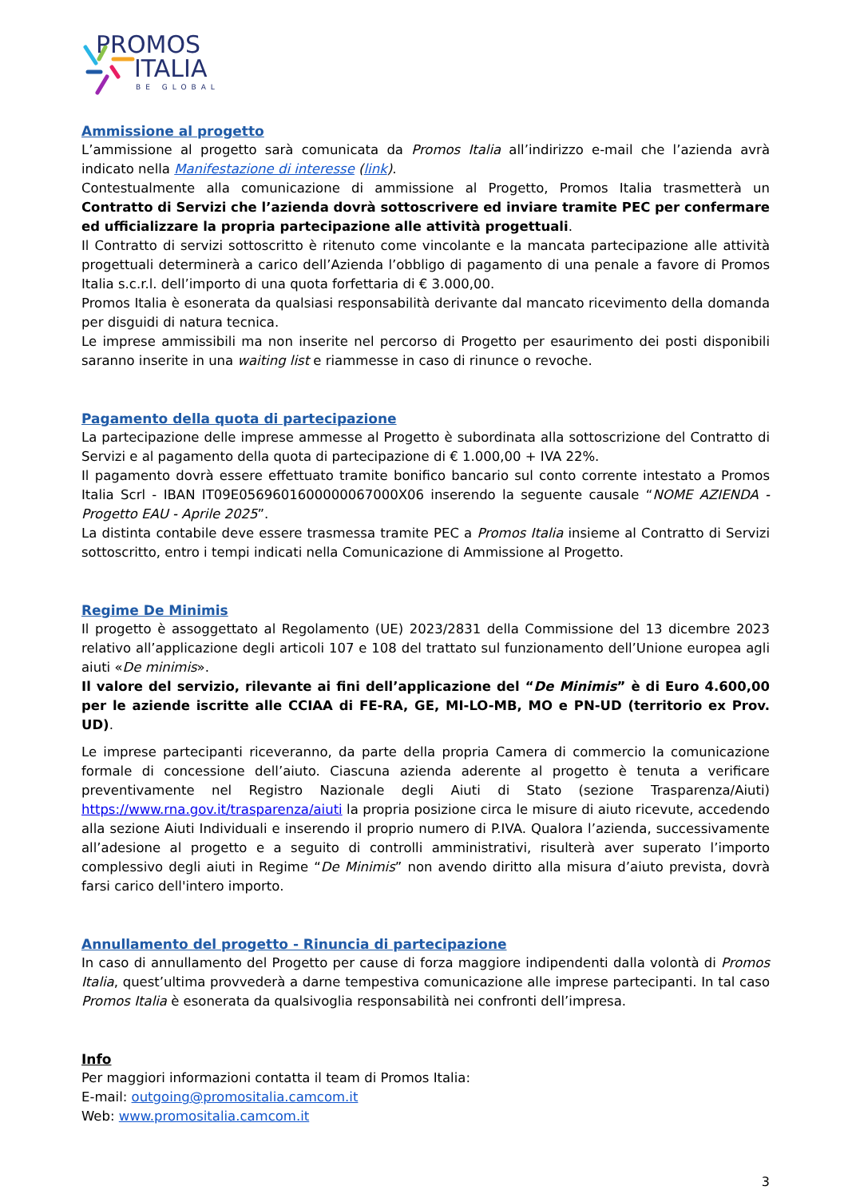PROMOS
ITALIA
BE GLOBAL
Ammissione al progetto
L’ammissione al progetto sarà comunicata da Promos Italia all’indirizzo e-mail che l’azienda avrà indicato nella Manifestazione di interesse (link).
Contestualmente alla comunicazione di ammissione al Progetto, Promos Italia trasmetterà un Contratto di Servizi che l’azienda dovrà sottoscrivere ed inviare tramite PEC per confermare ed ufficializzare la propria partecipazione alle attività progettuali.
Il Contratto di servizi sottoscritto è ritenuto come vincolante e la mancata partecipazione alle attività progettuali determinerà a carico dell’Azienda l’obbligo di pagamento di una penale a favore di Promos Italia s.c.r.l. dell’importo di una quota forfettaria di € 3.000,00.
Promos Italia è esonerata da qualsiasi responsabilità derivante dal mancato ricevimento della domanda per disguidi di natura tecnica.
Le imprese ammissibili ma non inserite nel percorso di Progetto per esaurimento dei posti disponibili saranno inserite in una waiting list e riammesse in caso di rinunce o revoche.
Pagamento della quota di partecipazione
La partecipazione delle imprese ammesse al Progetto è subordinata alla sottoscrizione del Contratto di Servizi e al pagamento della quota di partecipazione di € 1.000,00 + IVA 22%.
Il pagamento dovrà essere effettuato tramite bonifico bancario sul conto corrente intestato a Promos Italia Scrl - IBAN IT09E0569601600000067000X06 inserendo la seguente causale “NOME AZIENDA - Progetto EAU - Aprile 2025”.
La distinta contabile deve essere trasmessa tramite PEC a Promos Italia insieme al Contratto di Servizi sottoscritto, entro i tempi indicati nella Comunicazione di Ammissione al Progetto.
Regime De Minimis
Il progetto è assoggettato al Regolamento (UE) 2023/2831 della Commissione del 13 dicembre 2023 relativo all’applicazione degli articoli 107 e 108 del trattato sul funzionamento dell’Unione europea agli aiuti «De minimis».
Il valore del servizio, rilevante ai fini dell’applicazione del “De Minimis” è di Euro 4.600,00 per le aziende iscritte alle CCIAA di FE-RA, GE, MI-LO-MB, MO e PN-UD (territorio ex Prov. UD).
Le imprese partecipanti riceveranno, da parte della propria Camera di commercio la comunicazione formale di concessione dell’aiuto. Ciascuna azienda aderente al progetto è tenuta a verificare preventivamente nel Registro Nazionale degli Aiuti di Stato (sezione Trasparenza/Aiuti) https://www.rna.gov.it/trasparenza/aiuti la propria posizione circa le misure di aiuto ricevute, accedendo alla sezione Aiuti Individuali e inserendo il proprio numero di P.IVA. Qualora l’azienda, successivamente all’adesione al progetto e a seguito di controlli amministrativi, risulterà aver superato l’importo complessivo degli aiuti in Regime “De Minimis” non avendo diritto alla misura d’aiuto prevista, dovrà farsi carico dell'intero importo.
Annullamento del progetto - Rinuncia di partecipazione
In caso di annullamento del Progetto per cause di forza maggiore indipendenti dalla volontà di Promos Italia, quest’ultima provvederà a darne tempestiva comunicazione alle imprese partecipanti. In tal caso Promos Italia è esonerata da qualsivoglia responsabilità nei confronti dell’impresa.
Info
Per maggiori informazioni contatta il team di Promos Italia:
E-mail: outgoing@promositalia.camcom.it
Web: www.promositalia.camcom.it
3